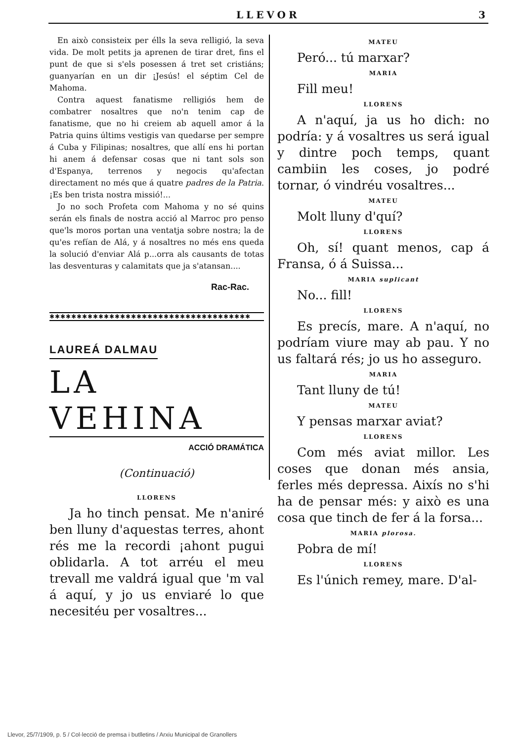LLEVOR 3
En això consisteix per élls la seva relligió, la seva vida. De molt petits ja aprenen de tirar dret, fins el punt de que si s'els posessen á tret set cristiáns; guanyarían en un dir ¡Jesús! el séptim Cel de Mahoma.
Contra aquest fanatisme relligiós hem de combatrer nosaltres que no'n tenim cap de fanatisme, que no hi creiem ab aquell amor á la Patria quins últims vestigis van quedarse per sempre á Cuba y Filipinas; nosaltres, que allí ens hi portan hi anem á defensar cosas que ni tant sols son d'Espanya, terrenos y negocis qu'afectan directament no més que á quatre padres de la Patria. ¡Es ben trista nostra missió!...
Jo no soch Profeta com Mahoma y no sé quins serán els finals de nostra acció al Marroc pro penso que'ls moros portan una ventatja sobre nostra; la de qu'es refían de Alá, y á nosaltres no més ens queda la solució d'enviar Alá p...orra als causants de totas las desventuras y calamitats que ja s'atansan....
Rac-Rac.
✱✱✱✱✱✱✱✱✱✱✱✱✱✱✱✱✱✱✱✱✱✱✱✱✱✱✱✱✱✱✱✱✱✱✱✱✱
LAUREÁ DALMAU
LA VEHINA
ACCIÓ DRAMÁTICA
(Continuació)
LLORENS
Ja ho tinch pensat. Me n'aniré ben lluny d'aquestas terres, ahont rés me la recordi ¡ahont pugui oblidarla. A tot arréu el meu trevall me valdrá igual que 'm val á aquí, y jo us enviaré lo que necesitéu per vosaltres...
MATEU
Peró... tú marxar?
MARIA
Fill meu!
LLORENS
A n'aquí, ja us ho dich: no podría: y á vosaltres us será igual y dintre poch temps, quant cambiin les coses, jo podré tornar, ó vindréu vosaltres...
MATEU
Molt lluny d'quí?
LLORENS
Oh, sí! quant menos, cap á Fransa, ó á Suissa...
MARIA suplicant
No... fill!
LLORENS
Es precís, mare. A n'aquí, no podríam viure may ab pau. Y no us faltará rés; jo us ho asseguro.
MARIA
Tant lluny de tú!
MATEU
Y pensas marxar aviat?
LLORENS
Com més aviat millor. Les coses que donan més ansia, ferles més depressa. Aixís no s'hi ha de pensar més: y això es una cosa que tinch de fer á la forsa...
MARIA plorosa.
Pobra de mí!
LLORENS
Es l'únich remey, mare. D'al-
Llevor, 25/7/1909, p. 5 / Col·lecció de premsa i butlletins / Arxiu Municipal de Granollers